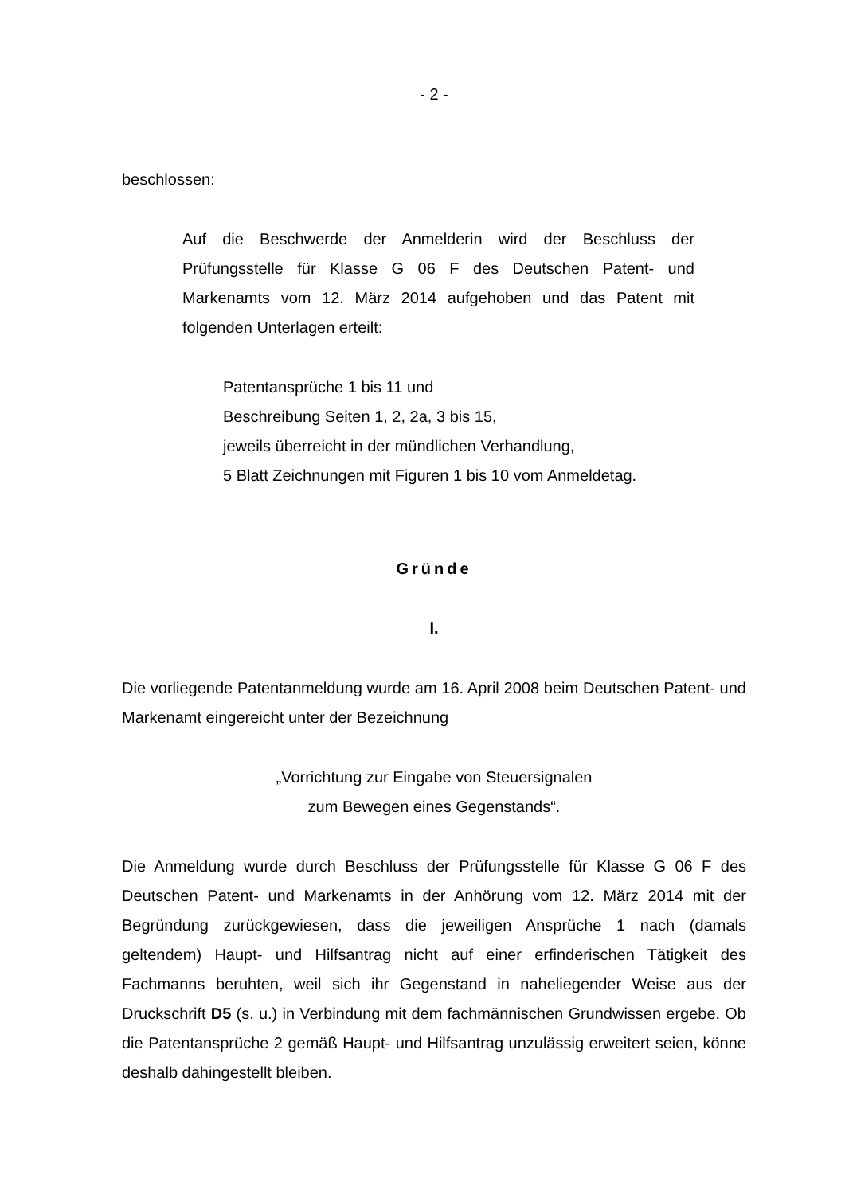- 2 -
beschlossen:
Auf die Beschwerde der Anmelderin wird der Beschluss der Prüfungsstelle für Klasse G 06 F des Deutschen Patent- und Markenamts vom 12. März 2014 aufgehoben und das Patent mit folgenden Unterlagen erteilt:
Patentansprüche 1 bis 11 und
Beschreibung Seiten 1, 2, 2a, 3 bis 15,
jeweils überreicht in der mündlichen Verhandlung,
5 Blatt Zeichnungen mit Figuren 1 bis 10 vom Anmeldetag.
Gründe
I.
Die vorliegende Patentanmeldung wurde am 16. April 2008 beim Deutschen Patent- und Markenamt eingereicht unter der Bezeichnung
„Vorrichtung zur Eingabe von Steuersignalen
zum Bewegen eines Gegenstands“.
Die Anmeldung wurde durch Beschluss der Prüfungsstelle für Klasse G 06 F des Deutschen Patent- und Markenamts in der Anhörung vom 12. März 2014 mit der Begründung zurückgewiesen, dass die jeweiligen Ansprüche 1 nach (damals geltendem) Haupt- und Hilfsantrag nicht auf einer erfinderischen Tätigkeit des Fachmanns beruhten, weil sich ihr Gegenstand in naheliegender Weise aus der Druckschrift D5 (s. u.) in Verbindung mit dem fachmännischen Grundwissen ergebe. Ob die Patentansprüche 2 gemäß Haupt- und Hilfsantrag unzulässig erweitert seien, könne deshalb dahingestellt bleiben.